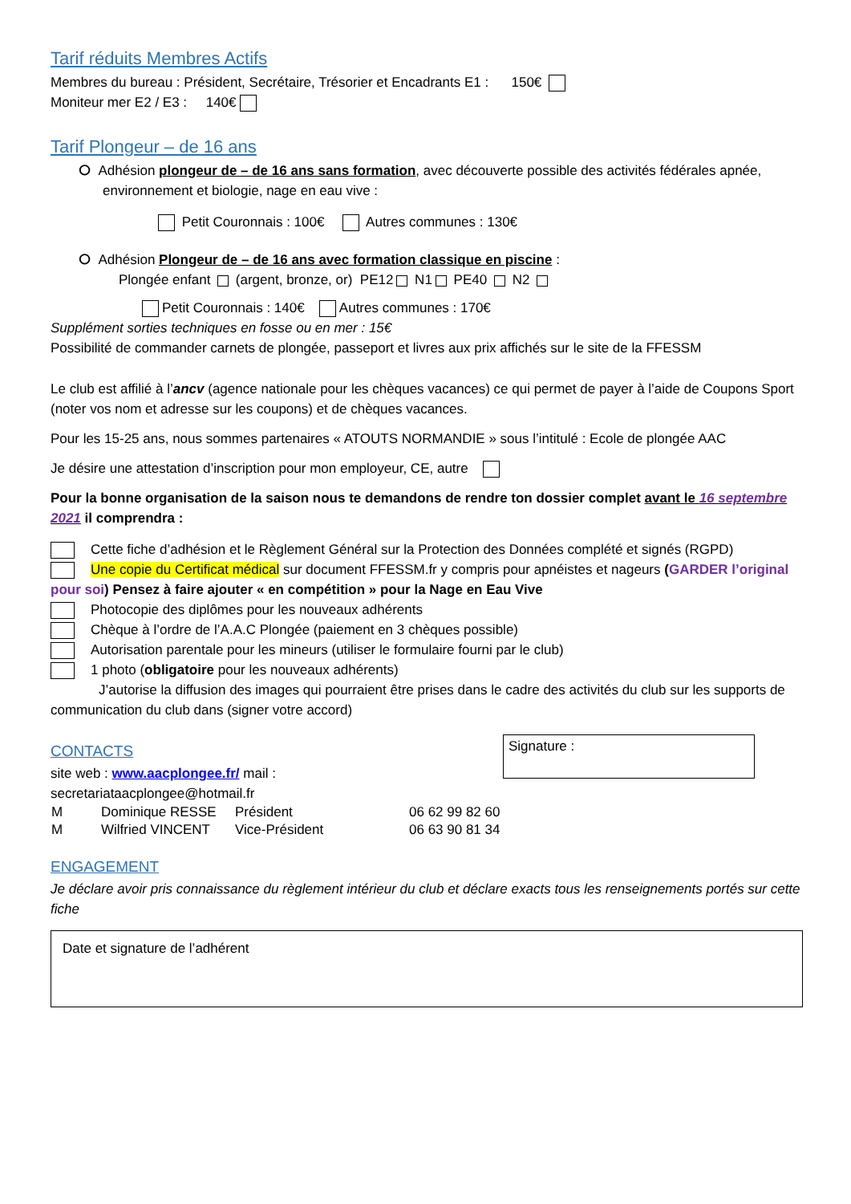Tarif réduits Membres Actifs
Membres du bureau : Président, Secrétaire, Trésorier et Encadrants E1 : 150€
Moniteur mer E2 / E3 : 140€
Tarif Plongeur – de 16 ans
⭘ Adhésion plongeur de – de 16 ans sans formation, avec découverte possible des activités fédérales apnée, environnement et biologie, nage en eau vive :
Petit Couronnais : 100€ Autres communes : 130€
⭘ Adhésion Plongeur de – de 16 ans avec formation classique en piscine :
Plongée enfant (argent, bronze, or) PE12 N1 PE40 N2
Petit Couronnais : 140€ Autres communes : 170€
Supplément sorties techniques en fosse ou en mer : 15€
Possibilité de commander carnets de plongée, passeport et livres aux prix affichés sur le site de la FFESSM
Le club est affilié à l’ancv (agence nationale pour les chèques vacances) ce qui permet de payer à l’aide de Coupons Sport (noter vos nom et adresse sur les coupons) et de chèques vacances.
Pour les 15-25 ans, nous sommes partenaires « ATOUTS NORMANDIE » sous l’intitulé : Ecole de plongée AAC
Je désire une attestation d’inscription pour mon employeur, CE, autre
Pour la bonne organisation de la saison nous te demandons de rendre ton dossier complet avant le 16 septembre 2021 il comprendra :
Cette fiche d’adhésion et le Règlement Général sur la Protection des Données complété et signés (RGPD)
Une copie du Certificat médical sur document FFESSM.fr y compris pour apnéistes et nageurs (GARDER l’original pour soi) Pensez à faire ajouter « en compétition » pour la Nage en Eau Vive
Photocopie des diplômes pour les nouveaux adhérents
Chèque à l’ordre de l’A.A.C Plongée (paiement en 3 chèques possible)
Autorisation parentale pour les mineurs (utiliser le formulaire fourni par le club)
1 photo (obligatoire pour les nouveaux adhérents)
J’autorise la diffusion des images qui pourraient être prises dans le cadre des activités du club sur les supports de communication du club dans (signer votre accord)
CONTACTS
site web : www.aacplongee.fr/ mail :
secretariataacplongee@hotmail.fr
Signature :
| M | Dominique RESSE | Président | 06 62 99 82 60 |
| M | Wilfried VINCENT | Vice-Président | 06 63 90 81 34 |
ENGAGEMENT
Je déclare avoir pris connaissance du règlement intérieur du club et déclare exacts tous les renseignements portés sur cette fiche
Date et signature de l’adhérent